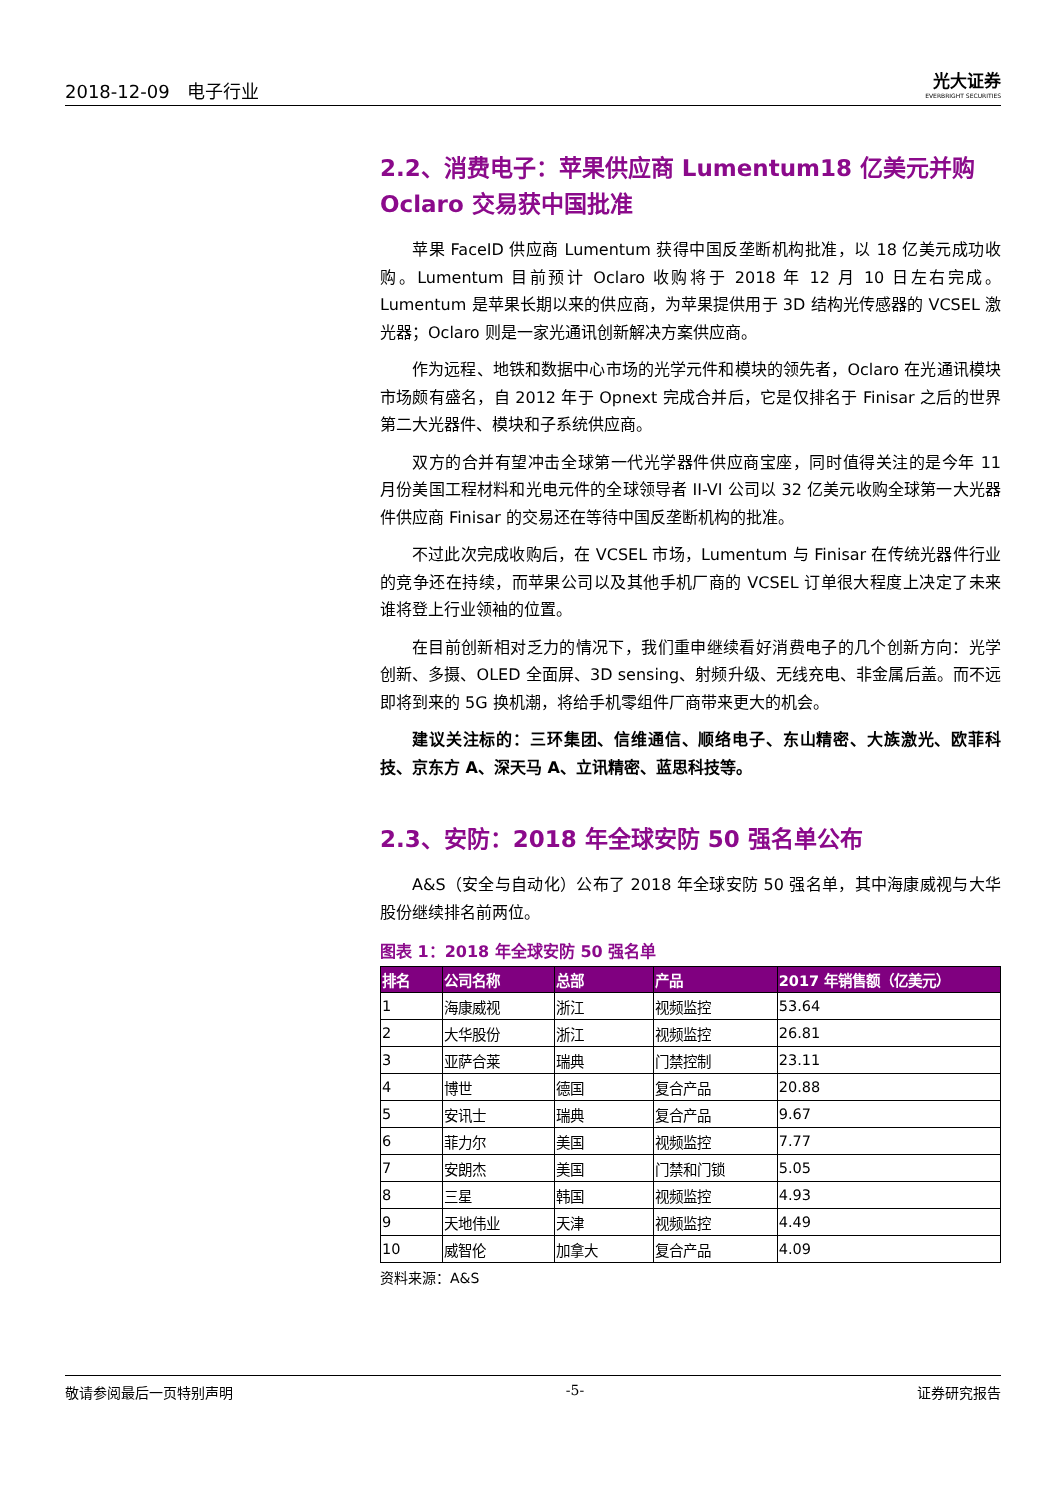2018-12-09 电子行业 光大证券
EVERBRIGHT SECURITIES
2.2、消费电子：苹果供应商 Lumentum18 亿美元并购 Oclaro 交易获中国批准
苹果 FaceID 供应商 Lumentum 获得中国反垄断机构批准，以 18 亿美元成功收购。Lumentum 目前预计 Oclaro 收购将于 2018 年 12 月 10 日左右完成。Lumentum 是苹果长期以来的供应商，为苹果提供用于 3D 结构光传感器的 VCSEL 激光器；Oclaro 则是一家光通讯创新解决方案供应商。
作为远程、地铁和数据中心市场的光学元件和模块的领先者，Oclaro 在光通讯模块市场颇有盛名，自 2012 年于 Opnext 完成合并后，它是仅排名于 Finisar 之后的世界第二大光器件、模块和子系统供应商。
双方的合并有望冲击全球第一代光学器件供应商宝座，同时值得关注的是今年 11 月份美国工程材料和光电元件的全球领导者 II-VI 公司以 32 亿美元收购全球第一大光器件供应商 Finisar 的交易还在等待中国反垄断机构的批准。
不过此次完成收购后，在 VCSEL 市场，Lumentum 与 Finisar 在传统光器件行业的竞争还在持续，而苹果公司以及其他手机厂商的 VCSEL 订单很大程度上决定了未来谁将登上行业领袖的位置。
在目前创新相对乏力的情况下，我们重申继续看好消费电子的几个创新方向：光学创新、多摄、OLED 全面屏、3D sensing、射频升级、无线充电、非金属后盖。而不远即将到来的 5G 换机潮，将给手机零组件厂商带来更大的机会。
建议关注标的：三环集团、信维通信、顺络电子、东山精密、大族激光、欧菲科技、京东方 A、深天马 A、立讯精密、蓝思科技等。
2.3、安防：2018 年全球安防 50 强名单公布
A&S（安全与自动化）公布了 2018 年全球安防 50 强名单，其中海康威视与大华股份继续排名前两位。
图表 1：2018 年全球安防 50 强名单
| 排名 | 公司名称 | 总部 | 产品 | 2017 年销售额（亿美元） |
| --- | --- | --- | --- | --- |
| 1 | 海康威视 | 浙江 | 视频监控 | 53.64 |
| 2 | 大华股份 | 浙江 | 视频监控 | 26.81 |
| 3 | 亚萨合莱 | 瑞典 | 门禁控制 | 23.11 |
| 4 | 博世 | 德国 | 复合产品 | 20.88 |
| 5 | 安讯士 | 瑞典 | 复合产品 | 9.67 |
| 6 | 菲力尔 | 美国 | 视频监控 | 7.77 |
| 7 | 安朗杰 | 美国 | 门禁和门锁 | 5.05 |
| 8 | 三星 | 韩国 | 视频监控 | 4.93 |
| 9 | 天地伟业 | 天津 | 视频监控 | 4.49 |
| 10 | 威智伦 | 加拿大 | 复合产品 | 4.09 |
资料来源：A&S
敬请参阅最后一页特别声明 -5- 证券研究报告